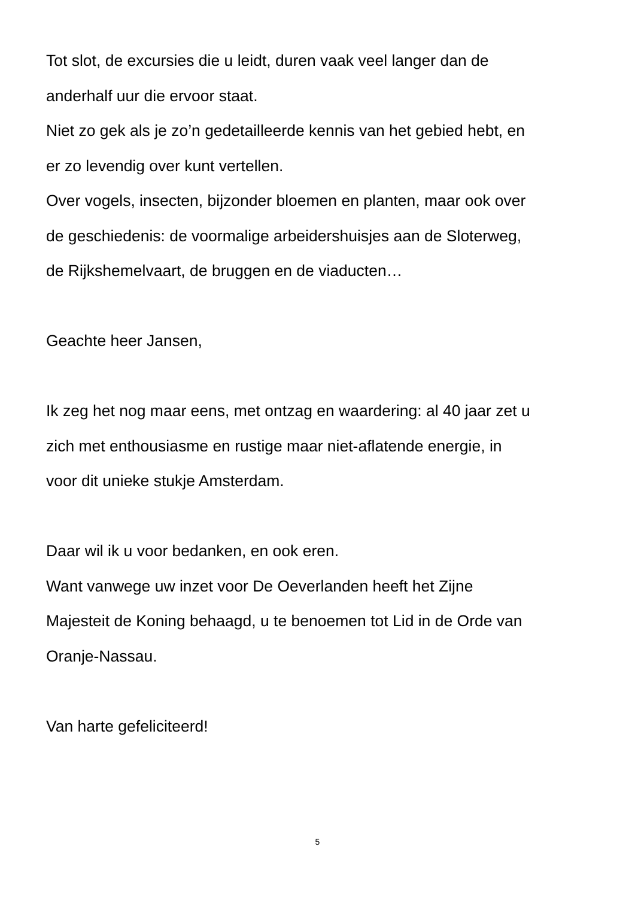Tot slot, de excursies die u leidt, duren vaak veel langer dan de
anderhalf uur die ervoor staat.
Niet zo gek als je zo’n gedetailleerde kennis van het gebied hebt, en
er zo levendig over kunt vertellen.
Over vogels, insecten, bijzonder bloemen en planten, maar ook over
de geschiedenis: de voormalige arbeidershuisjes aan de Sloterweg,
de Rijkshemelvaart, de bruggen en de viaducten…
Geachte heer Jansen,
Ik zeg het nog maar eens, met ontzag en waardering: al 40 jaar zet u
zich met enthousiasme en rustige maar niet-aflatende energie, in
voor dit unieke stukje Amsterdam.
Daar wil ik u voor bedanken, en ook eren.
Want vanwege uw inzet voor De Oeverlanden heeft het Zijne
Majesteit de Koning behaagd, u te benoemen tot Lid in de Orde van
Oranje-Nassau.
Van harte gefeliciteerd!
5